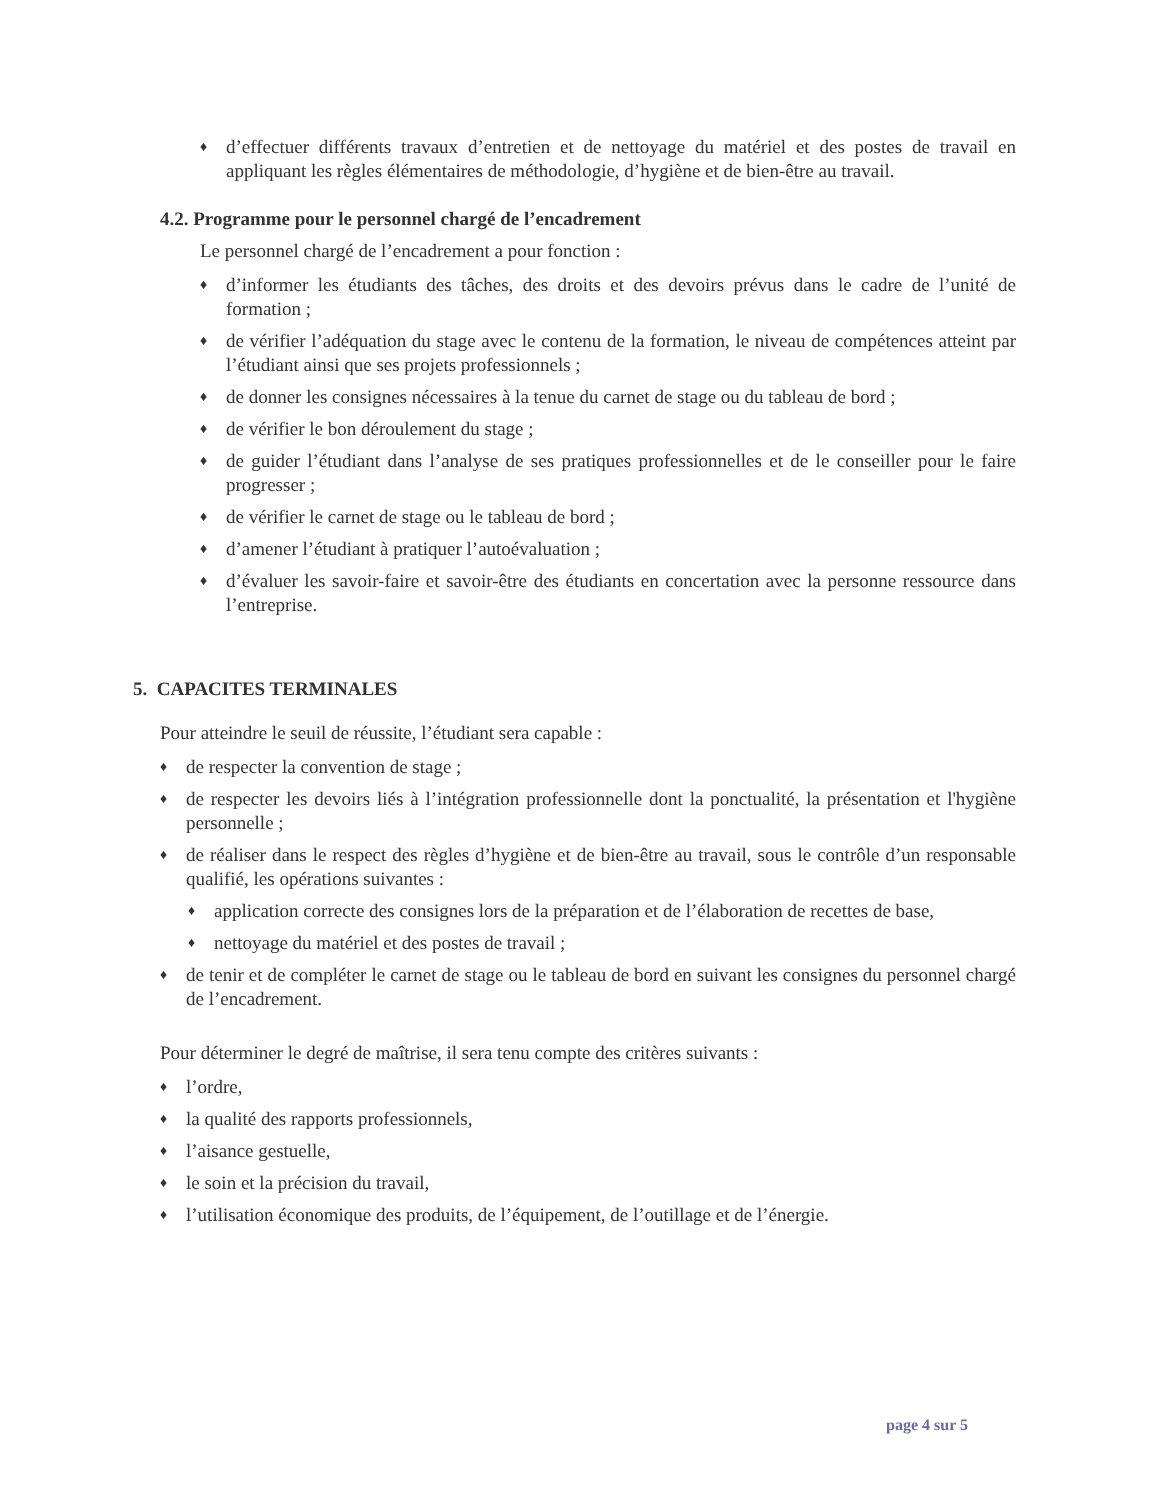♦ d’effectuer différents travaux d’entretien et de nettoyage du matériel et des postes de travail en appliquant les règles élémentaires de méthodologie, d’hygiène et de bien-être au travail.
4.2. Programme pour le personnel chargé de l’encadrement
Le personnel chargé de l’encadrement a pour fonction :
♦ d’informer les étudiants des tâches, des droits et des devoirs prévus dans le cadre de l’unité de formation ;
♦ de vérifier l’adéquation du stage avec le contenu de la formation, le niveau de compétences atteint par l’étudiant ainsi que ses projets professionnels ;
♦ de donner les consignes nécessaires à la tenue du carnet de stage ou du tableau de bord ;
♦ de vérifier le bon déroulement du stage ;
♦ de guider l’étudiant dans l’analyse de ses pratiques professionnelles et de le conseiller pour le faire progresser ;
♦ de vérifier le carnet de stage ou le tableau de bord ;
♦ d’amener l’étudiant à pratiquer l’autoévaluation ;
♦ d’évaluer les savoir-faire et savoir-être des étudiants en concertation avec la personne ressource dans l’entreprise.
5. CAPACITES TERMINALES
Pour atteindre le seuil de réussite, l’étudiant sera capable :
♦ de respecter la convention de stage ;
♦ de respecter les devoirs liés à l’intégration professionnelle dont la ponctualité, la présentation et l'hygiène personnelle ;
♦ de réaliser dans le respect des règles d’hygiène et de bien-être au travail, sous le contrôle d’un responsable qualifié, les opérations suivantes :
♦ application correcte des consignes lors de la préparation et de l’élaboration de recettes de base,
♦ nettoyage du matériel et des postes de travail ;
♦ de tenir et de compléter le carnet de stage ou le tableau de bord en suivant les consignes du personnel chargé de l’encadrement.
Pour déterminer le degré de maîtrise, il sera tenu compte des critères suivants :
♦ l’ordre,
♦ la qualité des rapports professionnels,
♦ l’aisance gestuelle,
♦ le soin et la précision du travail,
♦ l’utilisation économique des produits, de l’équipement, de l’outillage et de l’énergie.
page 4 sur 5